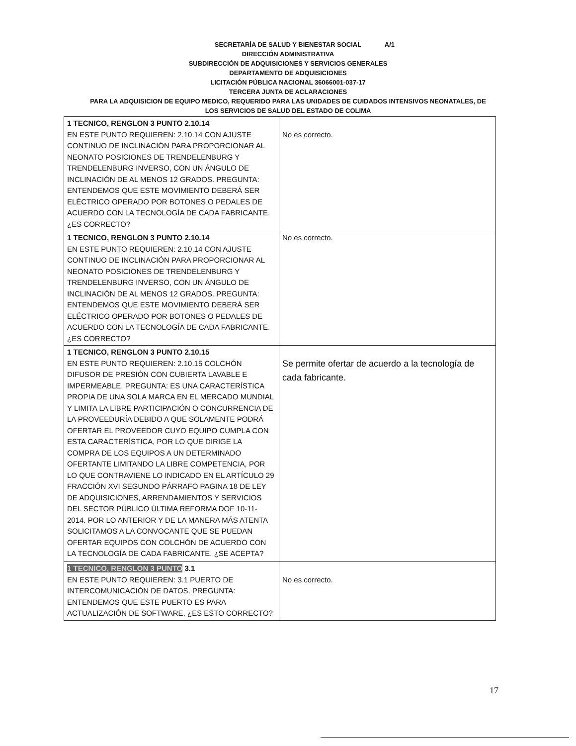A/1 SECRETARÍA DE SALUD Y BIENESTAR SOCIAL
DIRECCIÓN ADMINISTRATIVA
SUBDIRECCIÓN DE ADQUISICIONES Y SERVICIOS GENERALES
DEPARTAMENTO DE ADQUISICIONES
LICITACIÓN PÚBLICA NACIONAL 36066001-037-17
TERCERA JUNTA DE ACLARACIONES
PARA LA ADQUISICION DE EQUIPO MEDICO, REQUERIDO PARA LAS UNIDADES DE CUIDADOS INTENSIVOS NEONATALES, DE
LOS SERVICIOS DE SALUD DEL ESTADO DE COLIMA
| 1 TECNICO, RENGLON 3 PUNTO 2.10.14 EN ESTE PUNTO REQUIEREN: 2.10.14 CON AJUSTE CONTINUO DE INCLINACIÓN PARA PROPORCIONAR AL NEONATO POSICIONES DE TRENDELENBURG Y TRENDELENBURG INVERSO, CON UN ÁNGULO DE INCLINACIÓN DE AL MENOS 12 GRADOS. PREGUNTA: ENTENDEMOS QUE ESTE MOVIMIENTO DEBERÁ SER ELÉCTRICO OPERADO POR BOTONES O PEDALES DE ACUERDO CON LA TECNOLOGÍA DE CADA FABRICANTE. ¿ES CORRECTO? | No es correcto. |
| 1 TECNICO, RENGLON 3 PUNTO 2.10.14 EN ESTE PUNTO REQUIEREN: 2.10.14 CON AJUSTE CONTINUO DE INCLINACIÓN PARA PROPORCIONAR AL NEONATO POSICIONES DE TRENDELENBURG Y TRENDELENBURG INVERSO, CON UN ÁNGULO DE INCLINACIÓN DE AL MENOS 12 GRADOS. PREGUNTA: ENTENDEMOS QUE ESTE MOVIMIENTO DEBERÁ SER ELÉCTRICO OPERADO POR BOTONES O PEDALES DE ACUERDO CON LA TECNOLOGÍA DE CADA FABRICANTE. ¿ES CORRECTO? | No es correcto. |
| 1 TECNICO, RENGLON 3 PUNTO 2.10.15 EN ESTE PUNTO REQUIEREN: 2.10.15 COLCHÓN DIFUSOR DE PRESIÓN CON CUBIERTA LAVABLE E IMPERMEABLE. PREGUNTA: ES UNA CARACTERÍSTICA PROPIA DE UNA SOLA MARCA EN EL MERCADO MUNDIAL Y LIMITA LA LIBRE PARTICIPACIÓN O CONCURRENCIA DE LA PROVEEDURÍA DEBIDO A QUE SOLAMENTE PODRÁ OFERTAR EL PROVEEDOR CUYO EQUIPO CUMPLA CON ESTA CARACTERÍSTICA, POR LO QUE DIRIGE LA COMPRA DE LOS EQUIPOS A UN DETERMINADO OFERTANTE LIMITANDO LA LIBRE COMPETENCIA, POR LO QUE CONTRAVIENE LO INDICADO EN EL ARTÍCULO 29 FRACCIÓN XVI SEGUNDO PÁRRAFO PAGINA 18 DE LEY DE ADQUISICIONES, ARRENDAMIENTOS Y SERVICIOS DEL SECTOR PÚBLICO ÚLTIMA REFORMA DOF 10-11-2014. POR LO ANTERIOR Y DE LA MANERA MÁS ATENTA SOLICITAMOS A LA CONVOCANTE QUE SE PUEDAN OFERTAR EQUIPOS CON COLCHÓN DE ACUERDO CON LA TECNOLOGÍA DE CADA FABRICANTE. ¿SE ACEPTA? | Se permite ofertar de acuerdo a la tecnología de cada fabricante. |
| 1 TECNICO, RENGLON 3 PUNTO 3.1 EN ESTE PUNTO REQUIEREN: 3.1 PUERTO DE INTERCOMUNICACIÓN DE DATOS. PREGUNTA: ENTENDEMOS QUE ESTE PUERTO ES PARA ACTUALIZACIÓN DE SOFTWARE. ¿ES ESTO CORRECTO? | No es correcto. |
17